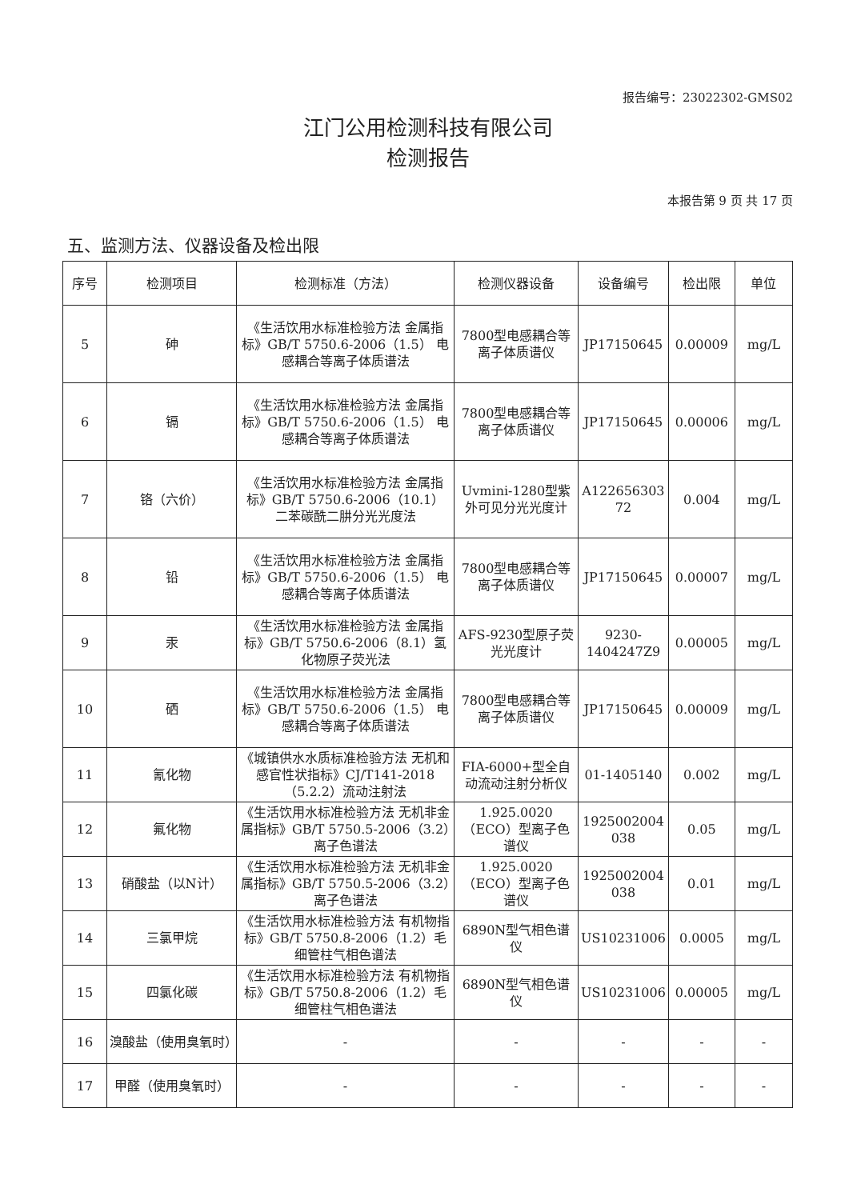报告编号：23022302-GMS02
江门公用检测科技有限公司
检测报告
本报告第 9 页 共 17 页
五、监测方法、仪器设备及检出限
| 序号 | 检测项目 | 检测标准（方法） | 检测仪器设备 | 设备编号 | 检出限 | 单位 |
| --- | --- | --- | --- | --- | --- | --- |
| 5 | 砷 | 《生活饮用水标准检验方法 金属指标》GB/T 5750.6-2006（1.5） 电感耦合等离子体质谱法 | 7800型电感耦合等离子体质谱仪 | JP17150645 | 0.00009 | mg/L |
| 6 | 镉 | 《生活饮用水标准检验方法 金属指标》GB/T 5750.6-2006（1.5） 电感耦合等离子体质谱法 | 7800型电感耦合等离子体质谱仪 | JP17150645 | 0.00006 | mg/L |
| 7 | 铬（六价） | 《生活饮用水标准检验方法 金属指标》GB/T 5750.6-2006（10.1） 二苯碳酰二肼分光光度法 | Uvmini-1280型紫外可见分光光度计 | A122656303 72 | 0.004 | mg/L |
| 8 | 铅 | 《生活饮用水标准检验方法 金属指标》GB/T 5750.6-2006（1.5） 电感耦合等离子体质谱法 | 7800型电感耦合等离子体质谱仪 | JP17150645 | 0.00007 | mg/L |
| 9 | 汞 | 《生活饮用水标准检验方法 金属指标》GB/T 5750.6-2006（8.1）氢化物原子荧光法 | AFS-9230型原子荧光光度计 | 9230-1404247Z9 | 0.00005 | mg/L |
| 10 | 硒 | 《生活饮用水标准检验方法 金属指标》GB/T 5750.6-2006（1.5） 电感耦合等离子体质谱法 | 7800型电感耦合等离子体质谱仪 | JP17150645 | 0.00009 | mg/L |
| 11 | 氰化物 | 《城镇供水水质标准检验方法 无机和感官性状指标》CJ/T141-2018 （5.2.2）流动注射法 | FIA-6000+型全自动流动注射分析仪 | 01-1405140 | 0.002 | mg/L |
| 12 | 氟化物 | 《生活饮用水标准检验方法 无机非金属指标》GB/T 5750.5-2006（3.2）离子色谱法 | 1.925.0020（ECO）型离子色谱仪 | 1925002004 038 | 0.05 | mg/L |
| 13 | 硝酸盐（以N计） | 《生活饮用水标准检验方法 无机非金属指标》GB/T 5750.5-2006（3.2）离子色谱法 | 1.925.0020（ECO）型离子色谱仪 | 1925002004 038 | 0.01 | mg/L |
| 14 | 三氯甲烷 | 《生活饮用水标准检验方法 有机物指标》GB/T 5750.8-2006（1.2）毛细管柱气相色谱法 | 6890N型气相色谱仪 | US10231006 | 0.0005 | mg/L |
| 15 | 四氯化碳 | 《生活饮用水标准检验方法 有机物指标》GB/T 5750.8-2006（1.2）毛细管柱气相色谱法 | 6890N型气相色谱仪 | US10231006 | 0.00005 | mg/L |
| 16 | 溴酸盐（使用臭氧时） | - | - | - | - | - |
| 17 | 甲醛（使用臭氧时） | - | - | - | - | - |